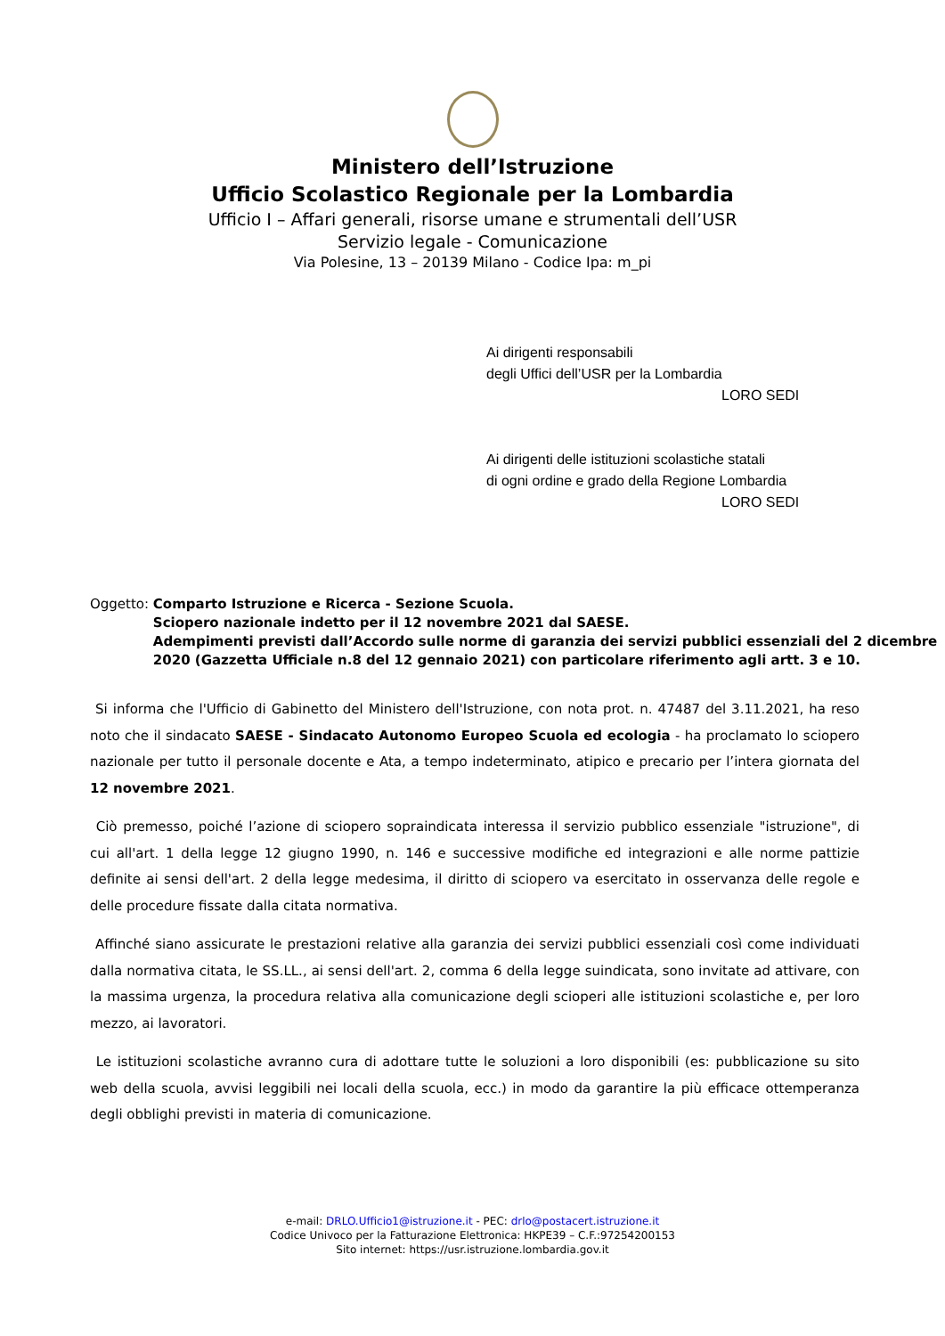Ministero dell’Istruzione
Ufficio Scolastico Regionale per la Lombardia
Ufficio I – Affari generali, risorse umane e strumentali dell’USR
Servizio legale - Comunicazione
Via Polesine, 13 – 20139 Milano - Codice Ipa: m_pi
Ai dirigenti responsabili
degli Uffici dell’USR per la Lombardia
LORO SEDI
Ai dirigenti delle istituzioni scolastiche statali
di ogni ordine e grado della Regione Lombardia
LORO SEDI
Oggetto: Comparto Istruzione e Ricerca - Sezione Scuola.
Sciopero nazionale indetto per il 12 novembre 2021 dal SAESE.
Adempimenti previsti dall’Accordo sulle norme di garanzia dei servizi pubblici essenziali del 2 dicembre 2020 (Gazzetta Ufficiale n.8 del 12 gennaio 2021) con particolare riferimento agli artt. 3 e 10.
Si informa che l'Ufficio di Gabinetto del Ministero dell'Istruzione, con nota prot. n. 47487 del 3.11.2021, ha reso noto che il sindacato SAESE - Sindacato Autonomo Europeo Scuola ed ecologia - ha proclamato lo sciopero nazionale per tutto il personale docente e Ata, a tempo indeterminato, atipico e precario per l’intera giornata del 12 novembre 2021.
Ciò premesso, poiché l’azione di sciopero sopraindicata interessa il servizio pubblico essenziale "istruzione", di cui all'art. 1 della legge 12 giugno 1990, n. 146 e successive modifiche ed integrazioni e alle norme pattizie definite ai sensi dell'art. 2 della legge medesima, il diritto di sciopero va esercitato in osservanza delle regole e delle procedure fissate dalla citata normativa.
Affinché siano assicurate le prestazioni relative alla garanzia dei servizi pubblici essenziali così come individuati dalla normativa citata, le SS.LL., ai sensi dell'art. 2, comma 6 della legge suindicata, sono invitate ad attivare, con la massima urgenza, la procedura relativa alla comunicazione degli scioperi alle istituzioni scolastiche e, per loro mezzo, ai lavoratori.
Le istituzioni scolastiche avranno cura di adottare tutte le soluzioni a loro disponibili (es: pubblicazione su sito web della scuola, avvisi leggibili nei locali della scuola, ecc.) in modo da garantire la più efficace ottemperanza degli obblighi previsti in materia di comunicazione.
e-mail: DRLO.Ufficio1@istruzione.it - PEC: drlo@postacert.istruzione.it
Codice Univoco per la Fatturazione Elettronica: HKPE39 – C.F.:97254200153
Sito internet: https://usr.istruzione.lombardia.gov.it